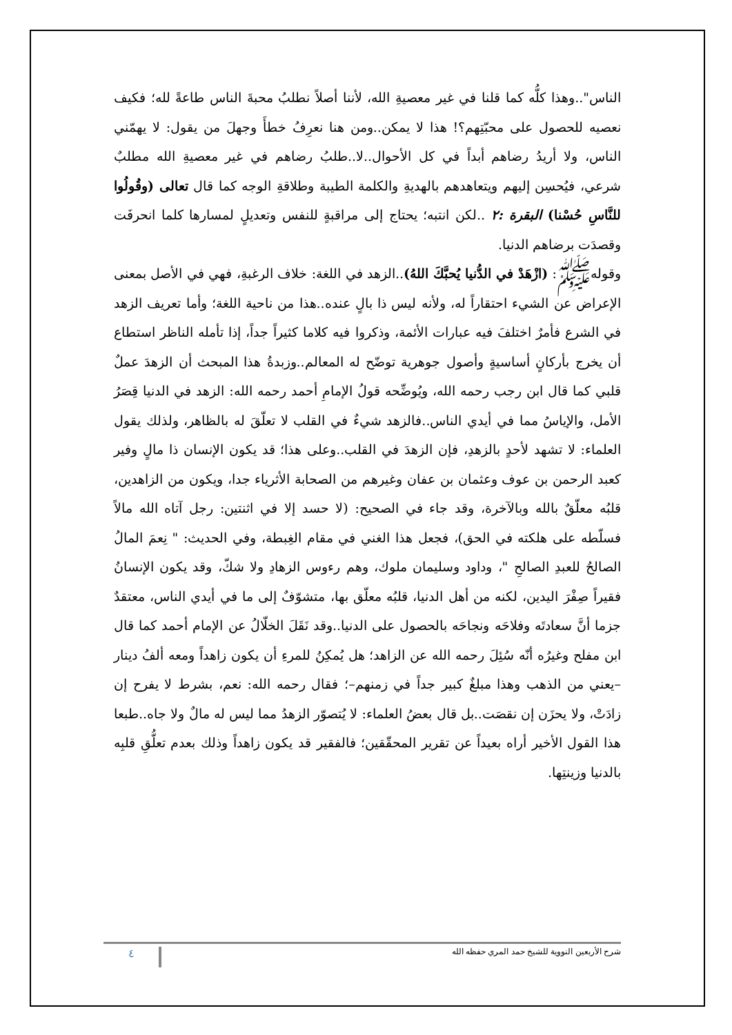الناس"..وهذا كلُّه كما قلنا في غير معصيةِ الله، لأننا أصلاً نطلبُ محبةَ الناس طاعةً لله؛ فكيف نعصيه للحصول على محبّتِهم؟! هذا لا يمكن..ومن هنا نعرِفُ خطأَ وجهلَ من يقول: لا يهمّني الناس، ولا أريدُ رضاهم أبداً في كل الأحوال..لا..طلبُ رضاهم في غير معصيةِ الله مطلبٌ شرعي، فيُحسِن إليهم ويتعاهدهم بالهديةِ والكلمة الطيبة وطلاقةِ الوجه كما قال تعالى (وقُولُوا للنَّاسِ حُسْنا) البقرة :٢ ..لكن انتبه؛ يحتاج إلى مراقبةٍ للنفس وتعديلٍ لمسارها كلما انحرفَت وقصدَت برضاهم الدنيا.
وقولهﷺ: (ازْهَدْ في الدُّنيا يُحبَّكَ اللهُ)..الزهد في اللغة: خلاف الرغبةِ، فهي في الأصل بمعنى الإعراض عن الشيء احتقاراً له، ولأنه ليس ذا بالٍ عنده..هذا من ناحية اللغة؛ وأما تعريف الزهد في الشرع فأمرٌ اختلفَ فيه عبارات الأئمة، وذكروا فيه كلاما كثيراً جداً، إذا تأمله الناظر استطاع أن يخرج بأركانٍ أساسيةٍ وأصول جوهرية توضّح له المعالم..وزبدةُ هذا المبحث أن الزهدَ عملٌ قلبي كما قال ابن رجب رحمه الله، ويُوضِّحه قولُ الإمامِ أحمد رحمه الله: الزهد في الدنيا قِصَرُ الأمل، والإياسُ مما في أيدي الناس..فالزهد شيءٌ في القلب لا تعلّقَ له بالظاهر، ولذلك يقول العلماء: لا تشهد لأحدٍ بالزهدِ، فإن الزهدَ في القلب..وعلى هذا؛ قد يكون الإنسان ذا مالٍ وفير كعبد الرحمن بن عوف وعثمان بن عفان وغيرهم من الصحابة الأثرياء جدا، ويكون من الزاهدين، قلبُه معلّقٌ بالله وبالآخرة، وقد جاء في الصحيح: (لا حسد إلا في اثنتين: رجل آتاه الله مالاً فسلّطه على هلكته في الحق)، فجعل هذا الغني في مقام الغِبطة، وفي الحديث: " نِعمَ المالُ الصالحُ للعبدِ الصالحِ "، وداود وسليمان ملوك، وهم رءوس الزهادِ ولا شكّ، وقد يكون الإنسانُ فقيراً صِفْرَ اليدين، لكنه من أهل الدنيا، قلبُه معلّق بها، متشوّفٌ إلى ما في أيدي الناس، معتقدٌ جزما أنَّ سعادتَه وفلاحَه ونجاحَه بالحصول على الدنيا..وقد نَقَلَ الخلّالُ عن الإمام أحمد كما قال ابن مفلح وغيرُه أنّه سُئِلَ رحمه الله عن الزاهد؛ هل يُمكِنُ للمرءِ أن يكون زاهداً ومعه ألفُ دينار –يعني من الذهب وهذا مبلغٌ كبير جداً في زمنهم–؛ فقال رحمه الله: نعم، بشرط لا يفرح إن زادَتْ، ولا يحزَن إن نقصَت..بل قال بعضُ العلماء: لا يُتصوّر الزهدُ مما ليس له مالٌ ولا جاه..طبعا هذا القول الأخير أراه بعيداً عن تقرير المحقّقين؛ فالفقير قد يكون زاهداً وذلك بعدم تعلُّقِ قلبِه بالدنيا وزينتِها.
شرح الأربعين النووية للشيخ حمد المري حفظه الله ٤